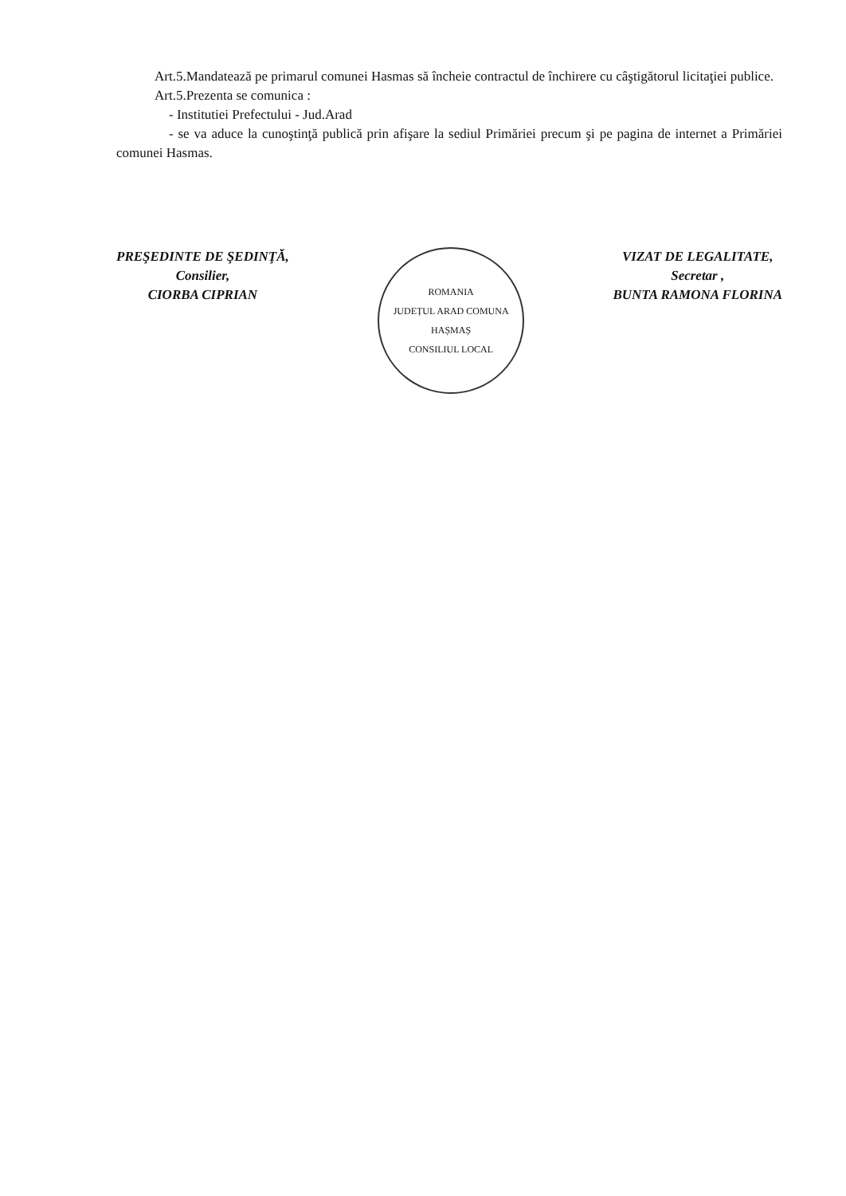Art.5.Mandatează pe primarul comunei Hasmas să încheie contractul de închirere cu câştigătorul licitaţiei publice.
Art.5.Prezenta se comunica :
- Institutiei Prefectului - Jud.Arad
- se va aduce la cunoştinţă publică prin afişare la sediul Primăriei precum şi pe pagina de internet a Primăriei comunei Hasmas.
PREŞEDINTE DE ŞEDINŢĂ,
Consilier,
CIORBA CIPRIAN
ROMANIA
JUDEȚUL ARAD COMUNA HAȘMAȘ
CONSILIUL LOCAL
VIZAT DE LEGALITATE,
Secretar ,
BUNTA RAMONA FLORINA